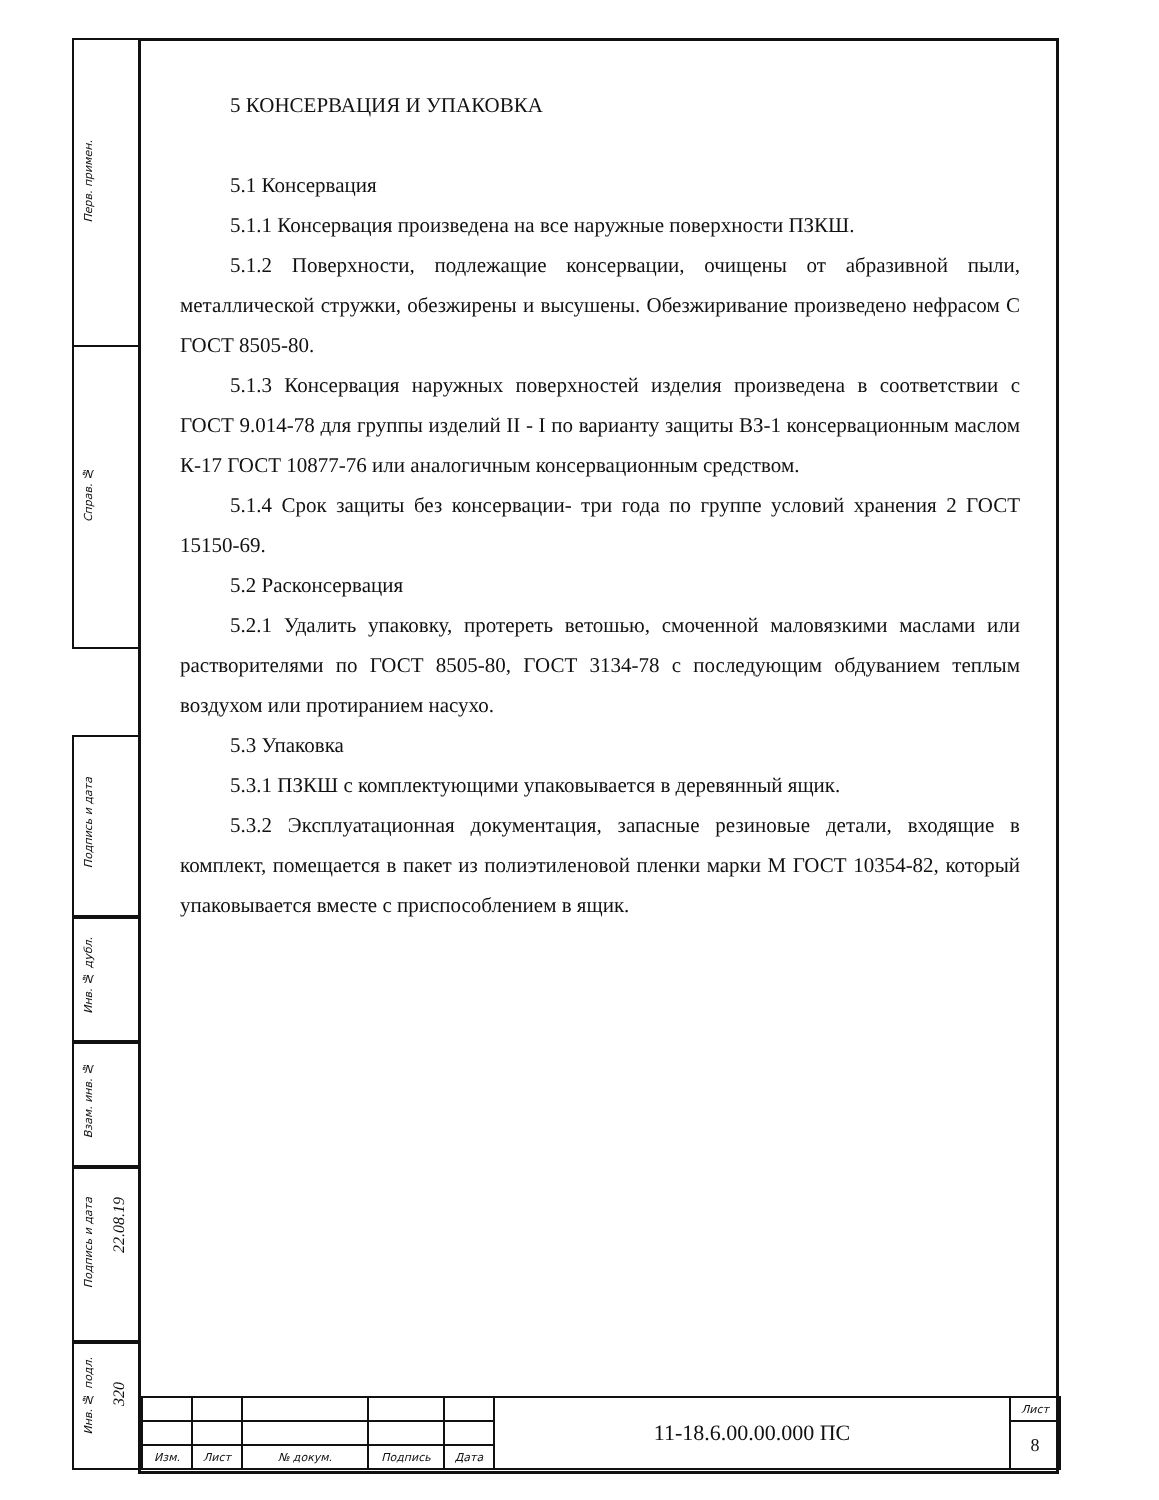Перв. примен.
Справ. №
Подпись и дата
Инв. № дубл.
Взам. инв. №
Подпись и дата
22.08.19
Инв. № подл.
320
5 КОНСЕРВАЦИЯ И УПАКОВКА
5.1 Консервация
5.1.1 Консервация произведена на все наружные поверхности ПЗКШ.
5.1.2 Поверхности, подлежащие консервации, очищены от абразивной пыли, металлической стружки, обезжирены и высушены. Обезжиривание произведено нефрасом С ГОСТ 8505-80.
5.1.3 Консервация наружных поверхностей изделия произведена в соответствии с ГОСТ 9.014-78 для группы изделий II - I по варианту защиты ВЗ-1 консервационным маслом К-17 ГОСТ 10877-76 или аналогичным консервационным средством.
5.1.4 Срок защиты без консервации- три года по группе условий хранения 2 ГОСТ 15150-69.
5.2 Расконсервация
5.2.1 Удалить упаковку, протереть ветошью, смоченной маловязкими маслами или растворителями по ГОСТ 8505-80, ГОСТ 3134-78 с последующим обдуванием теплым воздухом или протиранием насухо.
5.3 Упаковка
5.3.1 ПЗКШ с комплектующими упаковывается в деревянный ящик.
5.3.2 Эксплуатационная документация, запасные резиновые детали, входящие в комплект, помещается в пакет из полиэтиленовой пленки марки М ГОСТ 10354-82, который упаковывается вместе с приспособлением в ящик.
| | | | | | 11-18.6.00.00.000 ПС | Лист |
| | | | | | | 8 |
| Изм. | Лист | № докум. | Подпись | Дата | | |